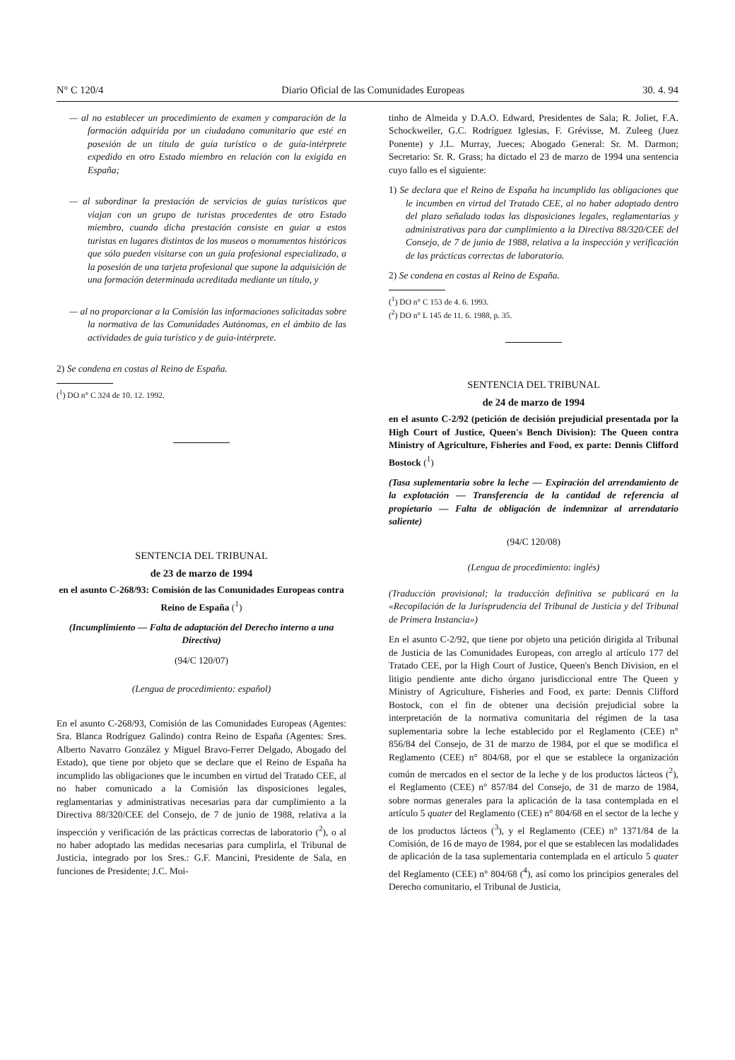N° C 120/4 Diario Oficial de las Comunidades Europeas 30. 4. 94
— al no establecer un procedimiento de examen y comparación de la formación adquirida por un ciudadano comunitario que esté en posesión de un título de guía turístico o de guía-intérprete expedido en otro Estado miembro en relación con la exigida en España;
— al subordinar la prestación de servicios de guías turísticos que viajan con un grupo de turistas procedentes de otro Estado miembro, cuando dicha prestación consiste en guiar a estos turistas en lugares distintos de los museos o monumentos históricos que sólo pueden visitarse con un guía profesional especializado, a la posesión de una tarjeta profesional que supone la adquisición de una formación determinada acreditada mediante un título, y
— al no proporcionar a la Comisión las informaciones solicitadas sobre la normativa de las Comunidades Autónomas, en el ámbito de las actividades de guía turístico y de guía-intérprete.
2) Se condena en costas al Reino de España.
(<sup>1</sup>) DO n° C 324 de 10. 12. 1992.
SENTENCIA DEL TRIBUNAL
de 23 de marzo de 1994
en el asunto C-268/93: Comisión de las Comunidades Europeas contra Reino de España (<sup>1</sup>)
(Incumplimiento — Falta de adaptación del Derecho interno a una Directiva)
(94/C 120/07)
(Lengua de procedimiento: español)
En el asunto C-268/93, Comisión de las Comunidades Europeas (Agentes: Sra. Blanca Rodríguez Galindo) contra Reino de España (Agentes: Sres. Alberto Navarro González y Miguel Bravo-Ferrer Delgado, Abogado del Estado), que tiene por objeto que se declare que el Reino de España ha incumplido las obligaciones que le incumben en virtud del Tratado CEE, al no haber comunicado a la Comisión las disposiciones legales, reglamentarias y administrativas necesarias para dar cumplimiento a la Directiva 88/320/CEE del Consejo, de 7 de junio de 1988, relativa a la inspección y verificación de las prácticas correctas de laboratorio (<sup>2</sup>), o al no haber adoptado las medidas necesarias para cumplirla, el Tribunal de Justicia, integrado por los Sres.: G.F. Mancini, Presidente de Sala, en funciones de Presidente; J.C. Moi-
tinho de Almeida y D.A.O. Edward, Presidentes de Sala; R. Joliet, F.A. Schockweiler, G.C. Rodríguez Iglesias, F. Grévisse, M. Zuleeg (Juez Ponente) y J.L. Murray, Jueces; Abogado General: Sr. M. Darmon; Secretario: Sr. R. Grass; ha dictado el 23 de marzo de 1994 una sentencia cuyo fallo es el siguiente:
1) Se declara que el Reino de España ha incumplido las obligaciones que le incumben en virtud del Tratado CEE, al no haber adoptado dentro del plazo señalado todas las disposiciones legales, reglamentarias y administrativas para dar cumplimiento a la Directiva 88/320/CEE del Consejo, de 7 de junio de 1988, relativa a la inspección y verificación de las prácticas correctas de laboratorio.
2) Se condena en costas al Reino de España.
(<sup>1</sup>) DO n° C 153 de 4. 6. 1993.
(<sup>2</sup>) DO n° L 145 de 11. 6. 1988, p. 35.
SENTENCIA DEL TRIBUNAL
de 24 de marzo de 1994
en el asunto C-2/92 (petición de decisión prejudicial presentada por la High Court of Justice, Queen's Bench Division): The Queen contra Ministry of Agriculture, Fisheries and Food, ex parte: Dennis Clifford Bostock (<sup>1</sup>)
(Tasa suplementaria sobre la leche — Expiración del arrendamiento de la explotación — Transferencia de la cantidad de referencia al propietario — Falta de obligación de indemnizar al arrendatario saliente)
(94/C 120/08)
(Lengua de procedimiento: inglés)
(Traducción provisional; la traducción definitiva se publicará en la «Recopilación de la Jurisprudencia del Tribunal de Justicia y del Tribunal de Primera Instancia»)
En el asunto C-2/92, que tiene por objeto una petición dirigida al Tribunal de Justicia de las Comunidades Europeas, con arreglo al artículo 177 del Tratado CEE, por la High Court of Justice, Queen's Bench Division, en el litigio pendiente ante dicho órgano jurisdiccional entre The Queen y Ministry of Agriculture, Fisheries and Food, ex parte: Dennis Clifford Bostock, con el fin de obtener una decisión prejudicial sobre la interpretación de la normativa comunitaria del régimen de la tasa suplementaria sobre la leche establecido por el Reglamento (CEE) n° 856/84 del Consejo, de 31 de marzo de 1984, por el que se modifica el Reglamento (CEE) n° 804/68, por el que se establece la organización común de mercados en el sector de la leche y de los productos lácteos (<sup>2</sup>), el Reglamento (CEE) n° 857/84 del Consejo, de 31 de marzo de 1984, sobre normas generales para la aplicación de la tasa contemplada en el artículo 5 quater del Reglamento (CEE) n° 804/68 en el sector de la leche y de los productos lácteos (<sup>3</sup>), y el Reglamento (CEE) n° 1371/84 de la Comisión, de 16 de mayo de 1984, por el que se establecen las modalidades de aplicación de la tasa suplementaria contemplada en el artículo 5 quater del Reglamento (CEE) n° 804/68 (<sup>4</sup>), así como los principios generales del Derecho comunitario, el Tribunal de Justicia,